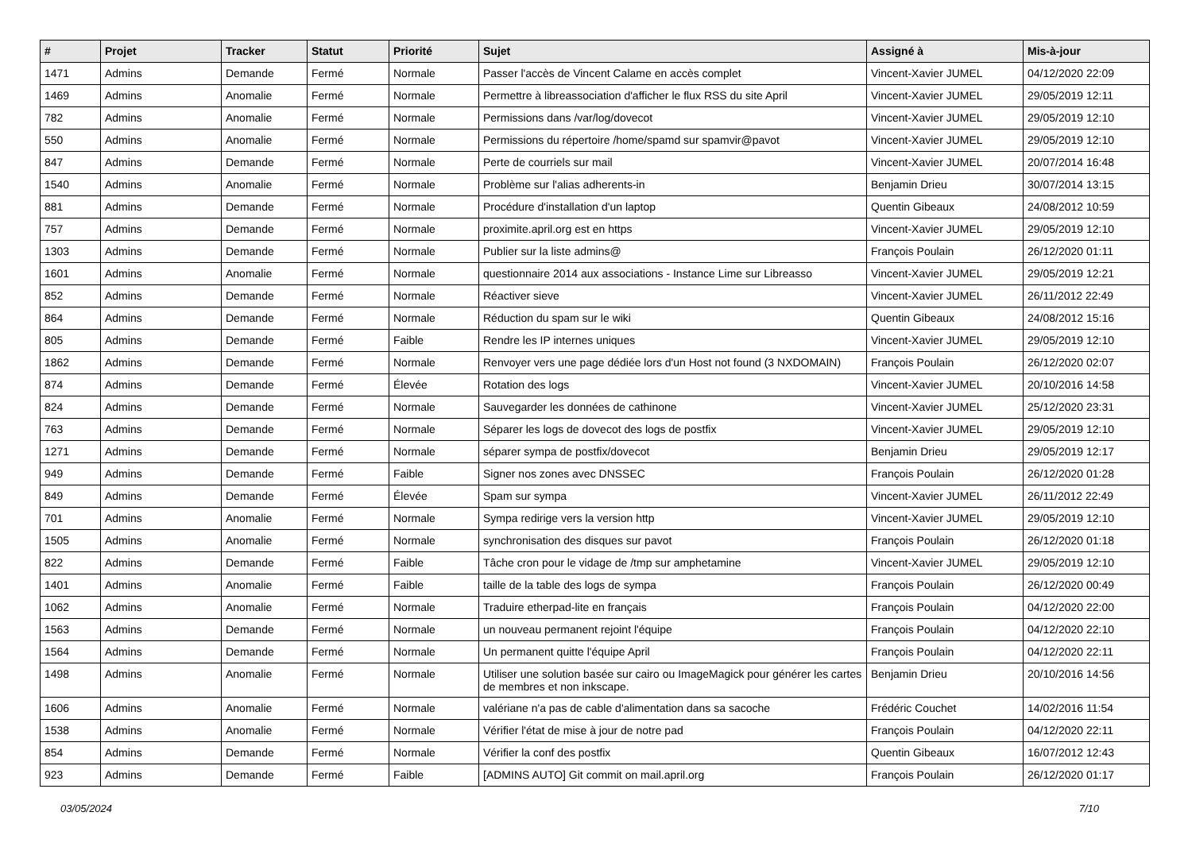| # | Projet | Tracker | Statut | Priorité | Sujet | Assigné à | Mis-à-jour |
| --- | --- | --- | --- | --- | --- | --- | --- |
| 1471 | Admins | Demande | Fermé | Normale | Passer l'accès de Vincent Calame en accès complet | Vincent-Xavier JUMEL | 04/12/2020 22:09 |
| 1469 | Admins | Anomalie | Fermé | Normale | Permettre à libreassociation d'afficher le flux RSS du site April | Vincent-Xavier JUMEL | 29/05/2019 12:11 |
| 782 | Admins | Anomalie | Fermé | Normale | Permissions dans /var/log/dovecot | Vincent-Xavier JUMEL | 29/05/2019 12:10 |
| 550 | Admins | Anomalie | Fermé | Normale | Permissions du répertoire /home/spamd sur spamvir@pavot | Vincent-Xavier JUMEL | 29/05/2019 12:10 |
| 847 | Admins | Demande | Fermé | Normale | Perte de courriels sur mail | Vincent-Xavier JUMEL | 20/07/2014 16:48 |
| 1540 | Admins | Anomalie | Fermé | Normale | Problème sur l'alias adherents-in | Benjamin Drieu | 30/07/2014 13:15 |
| 881 | Admins | Demande | Fermé | Normale | Procédure d'installation d'un laptop | Quentin Gibeaux | 24/08/2012 10:59 |
| 757 | Admins | Demande | Fermé | Normale | proximite.april.org est en https | Vincent-Xavier JUMEL | 29/05/2019 12:10 |
| 1303 | Admins | Demande | Fermé | Normale | Publier sur la liste admins@ | François Poulain | 26/12/2020 01:11 |
| 1601 | Admins | Anomalie | Fermé | Normale | questionnaire 2014 aux associations - Instance Lime sur Libreasso | Vincent-Xavier JUMEL | 29/05/2019 12:21 |
| 852 | Admins | Demande | Fermé | Normale | Réactiver sieve | Vincent-Xavier JUMEL | 26/11/2012 22:49 |
| 864 | Admins | Demande | Fermé | Normale | Réduction du spam sur le wiki | Quentin Gibeaux | 24/08/2012 15:16 |
| 805 | Admins | Demande | Fermé | Faible | Rendre les IP internes uniques | Vincent-Xavier JUMEL | 29/05/2019 12:10 |
| 1862 | Admins | Demande | Fermé | Normale | Renvoyer vers une page dédiée lors d'un Host not found (3 NXDOMAIN) | François Poulain | 26/12/2020 02:07 |
| 874 | Admins | Demande | Fermé | Élevée | Rotation des logs | Vincent-Xavier JUMEL | 20/10/2016 14:58 |
| 824 | Admins | Demande | Fermé | Normale | Sauvegarder les données de cathinone | Vincent-Xavier JUMEL | 25/12/2020 23:31 |
| 763 | Admins | Demande | Fermé | Normale | Séparer les logs de dovecot des logs de postfix | Vincent-Xavier JUMEL | 29/05/2019 12:10 |
| 1271 | Admins | Demande | Fermé | Normale | séparer sympa de postfix/dovecot | Benjamin Drieu | 29/05/2019 12:17 |
| 949 | Admins | Demande | Fermé | Faible | Signer nos zones avec DNSSEC | François Poulain | 26/12/2020 01:28 |
| 849 | Admins | Demande | Fermé | Élevée | Spam sur sympa | Vincent-Xavier JUMEL | 26/11/2012 22:49 |
| 701 | Admins | Anomalie | Fermé | Normale | Sympa redirige vers la version http | Vincent-Xavier JUMEL | 29/05/2019 12:10 |
| 1505 | Admins | Anomalie | Fermé | Normale | synchronisation des disques sur pavot | François Poulain | 26/12/2020 01:18 |
| 822 | Admins | Demande | Fermé | Faible | Tâche cron pour le vidage de /tmp sur amphetamine | Vincent-Xavier JUMEL | 29/05/2019 12:10 |
| 1401 | Admins | Anomalie | Fermé | Faible | taille de la table des logs de sympa | François Poulain | 26/12/2020 00:49 |
| 1062 | Admins | Anomalie | Fermé | Normale | Traduire etherpad-lite en français | François Poulain | 04/12/2020 22:00 |
| 1563 | Admins | Demande | Fermé | Normale | un nouveau permanent rejoint l'équipe | François Poulain | 04/12/2020 22:10 |
| 1564 | Admins | Demande | Fermé | Normale | Un permanent quitte l'équipe April | François Poulain | 04/12/2020 22:11 |
| 1498 | Admins | Anomalie | Fermé | Normale | Utiliser une solution basée sur cairo ou ImageMagick pour générer les cartes de membres et non inkscape. | Benjamin Drieu | 20/10/2016 14:56 |
| 1606 | Admins | Anomalie | Fermé | Normale | valériane n'a pas de cable d'alimentation dans sa sacoche | Frédéric Couchet | 14/02/2016 11:54 |
| 1538 | Admins | Anomalie | Fermé | Normale | Vérifier l'état de mise à jour de notre pad | François Poulain | 04/12/2020 22:11 |
| 854 | Admins | Demande | Fermé | Normale | Vérifier la conf des postfix | Quentin Gibeaux | 16/07/2012 12:43 |
| 923 | Admins | Demande | Fermé | Faible | [ADMINS AUTO] Git commit on mail.april.org | François Poulain | 26/12/2020 01:17 |
03/05/2024 7/10